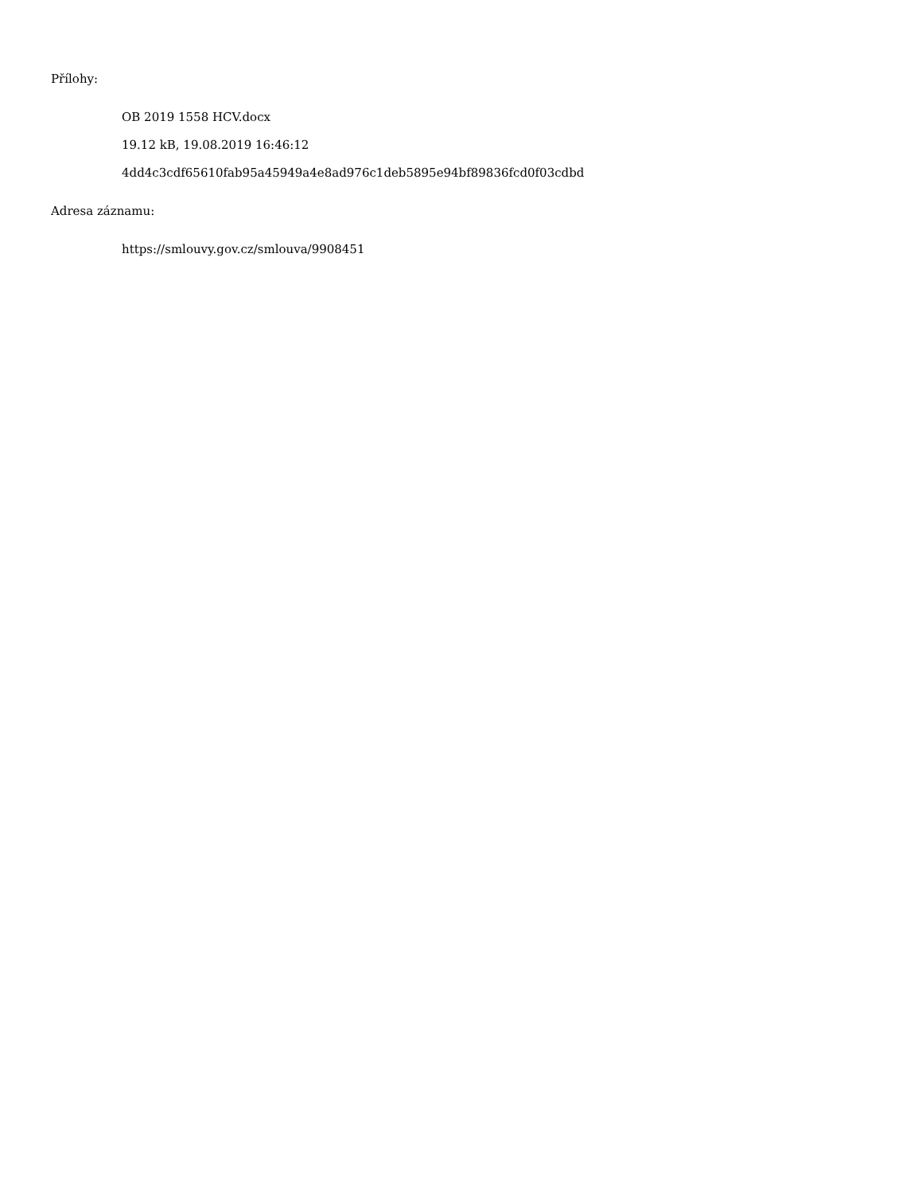Přílohy:
OB 2019 1558 HCV.docx
19.12 kB, 19.08.2019 16:46:12
4dd4c3cdf65610fab95a45949a4e8ad976c1deb5895e94bf89836fcd0f03cdbd
Adresa záznamu:
https://smlouvy.gov.cz/smlouva/9908451